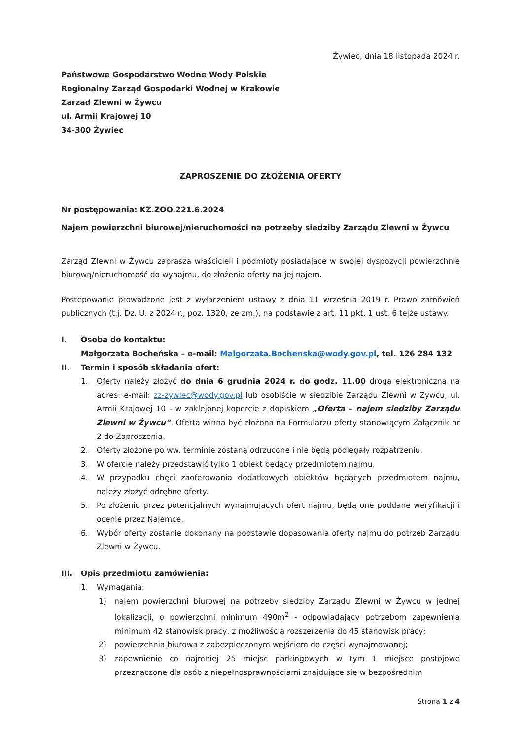Żywiec, dnia 18 listopada 2024 r.
Państwowe Gospodarstwo Wodne Wody Polskie
Regionalny Zarząd Gospodarki Wodnej w Krakowie
Zarząd Zlewni w Żywcu
ul. Armii Krajowej 10
34-300 Żywiec
ZAPROSZENIE DO ZŁOŻENIA OFERTY
Nr postępowania: KZ.ZOO.221.6.2024
Najem powierzchni biurowej/nieruchomości na potrzeby siedziby Zarządu Zlewni w Żywcu
Zarząd Zlewni w Żywcu zaprasza właścicieli i podmioty posiadające w swojej dyspozycji powierzchnię biurową/nieruchomość do wynajmu, do złożenia oferty na jej najem.
Postępowanie prowadzone jest z wyłączeniem ustawy z dnia 11 września 2019 r. Prawo zamówień publicznych (t.j. Dz. U. z 2024 r., poz. 1320, ze zm.), na podstawie z art. 11 pkt. 1 ust. 6 tejże ustawy.
I. Osoba do kontaktu:
Małgorzata Bocheńska – e-mail: Malgorzata.Bochenska@wody.gov.pl, tel. 126 284 132
II. Termin i sposób składania ofert:
1. Oferty należy złożyć do dnia 6 grudnia 2024 r. do godz. 11.00 drogą elektroniczną na adres: e-mail: zz-zywiec@wody.gov.pl lub osobiście w siedzibie Zarządu Zlewni w Żywcu, ul. Armii Krajowej 10 - w zaklejonej kopercie z dopiskiem „Oferta – najem siedziby Zarządu Zlewni w Żywcu”. Oferta winna być złożona na Formularzu oferty stanowiącym Załącznik nr 2 do Zaproszenia.
2. Oferty złożone po ww. terminie zostaną odrzucone i nie będą podlegały rozpatrzeniu.
3. W ofercie należy przedstawić tylko 1 obiekt będący przedmiotem najmu.
4. W przypadku chęci zaoferowania dodatkowych obiektów będących przedmiotem najmu, należy złożyć odrębne oferty.
5. Po złożeniu przez potencjalnych wynajmujących ofert najmu, będą one poddane weryfikacji i ocenie przez Najemcę.
6. Wybór oferty zostanie dokonany na podstawie dopasowania oferty najmu do potrzeb Zarządu Zlewni w Żywcu.
III. Opis przedmiotu zamówienia:
1. Wymagania:
1) najem powierzchni biurowej na potrzeby siedziby Zarządu Zlewni w Żywcu w jednej lokalizacji, o powierzchni minimum 490m<sup>2</sup> - odpowiadający potrzebom zapewnienia minimum 42 stanowisk pracy, z możliwością rozszerzenia do 45 stanowisk pracy;
2) powierzchnia biurowa z zabezpieczonym wejściem do części wynajmowanej;
3) zapewnienie co najmniej 25 miejsc parkingowych w tym 1 miejsce postojowe przeznaczone dla osób z niepełnosprawnościami znajdujące się w bezpośrednim
Strona 1 z 4